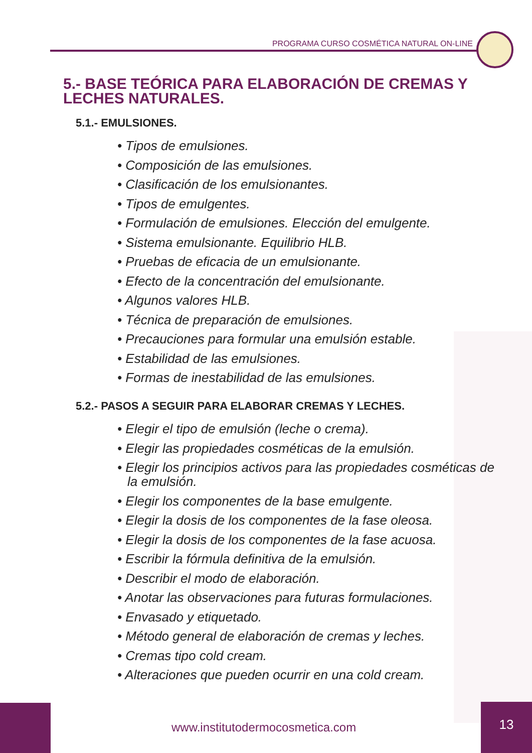PROGRAMA CURSO COSMÉTICA NATURAL ON-LINE
5.- BASE TEÓRICA PARA ELABORACIÓN DE CREMAS Y LECHES NATURALES.
5.1.- EMULSIONES.
• Tipos de emulsiones.
• Composición de las emulsiones.
• Clasificación de los emulsionantes.
• Tipos de emulgentes.
• Formulación de emulsiones. Elección del emulgente.
• Sistema emulsionante. Equilibrio HLB.
• Pruebas de eficacia de un emulsionante.
• Efecto de la concentración del emulsionante.
• Algunos valores HLB.
• Técnica de preparación de emulsiones.
• Precauciones para formular una emulsión estable.
• Estabilidad de las emulsiones.
• Formas de inestabilidad de las emulsiones.
5.2.- PASOS A SEGUIR PARA ELABORAR CREMAS Y LECHES.
• Elegir el tipo de emulsión (leche o crema).
• Elegir las propiedades cosméticas de la emulsión.
• Elegir los principios activos para las propiedades cosméticas de la emulsión.
• Elegir los componentes de la base emulgente.
• Elegir la dosis de los componentes de la fase oleosa.
• Elegir la dosis de los componentes de la fase acuosa.
• Escribir la fórmula definitiva de la emulsión.
• Describir el modo de elaboración.
• Anotar las observaciones para futuras formulaciones.
• Envasado y etiquetado.
• Método general de elaboración de cremas y leches.
• Cremas tipo cold cream.
• Alteraciones que pueden ocurrir en una cold cream.
www.institutodermocosmetica.com
13